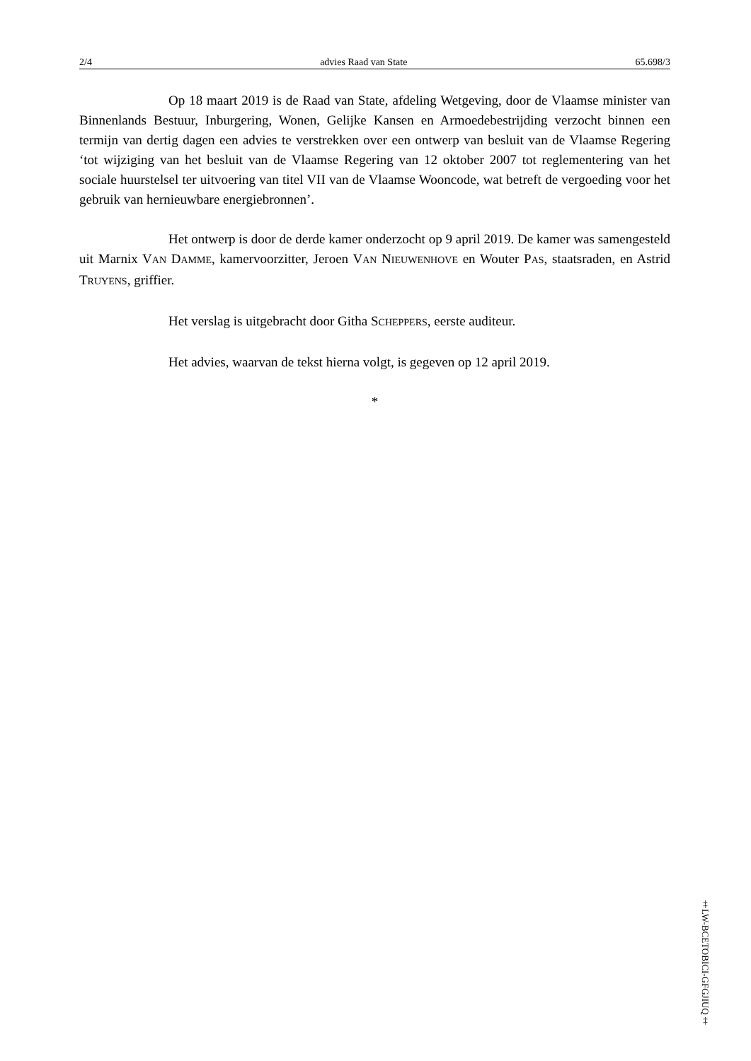2/4 advies Raad van State 65.698/3
Op 18 maart 2019 is de Raad van State, afdeling Wetgeving, door de Vlaamse minister van Binnenlands Bestuur, Inburgering, Wonen, Gelijke Kansen en Armoedebestrijding verzocht binnen een termijn van dertig dagen een advies te verstrekken over een ontwerp van besluit van de Vlaamse Regering ‘tot wijziging van het besluit van de Vlaamse Regering van 12 oktober 2007 tot reglementering van het sociale huurstelsel ter uitvoering van titel VII van de Vlaamse Wooncode, wat betreft de vergoeding voor het gebruik van hernieuwbare energiebronnen’.
Het ontwerp is door de derde kamer onderzocht op 9 april 2019. De kamer was samengesteld uit Marnix VAN DAMME, kamervoorzitter, Jeroen VAN NIEUWENHOVE en Wouter PAS, staatsraden, en Astrid TRUYENS, griffier.
Het verslag is uitgebracht door Githa SCHEPPERS, eerste auditeur.
Het advies, waarvan de tekst hierna volgt, is gegeven op 12 april 2019.
*
‡LW-BCETOBICI-GFGJIUQ‡